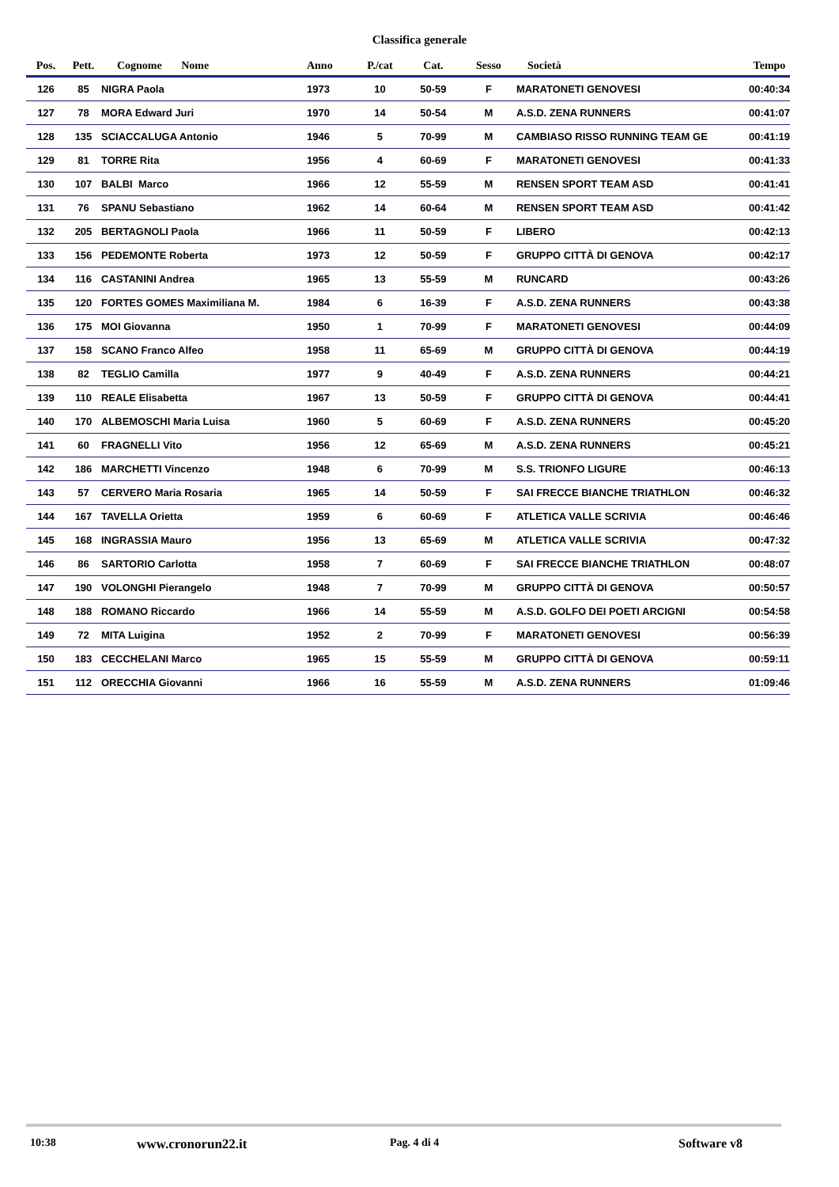Classifica generale
| Pos. | Pett. | Cognome Nome | Anno | P./cat | Cat. | Sesso | Società | Tempo |
| --- | --- | --- | --- | --- | --- | --- | --- | --- |
| 126 | 85 | NIGRA Paola | 1973 | 10 | 50-59 | F | MARATONETI GENOVESI | 00:40:34 |
| 127 | 78 | MORA Edward Juri | 1970 | 14 | 50-54 | M | A.S.D. ZENA RUNNERS | 00:41:07 |
| 128 | 135 | SCIACCALUGA Antonio | 1946 | 5 | 70-99 | M | CAMBIASO RISSO RUNNING TEAM GE | 00:41:19 |
| 129 | 81 | TORRE Rita | 1956 | 4 | 60-69 | F | MARATONETI GENOVESI | 00:41:33 |
| 130 | 107 | BALBI Marco | 1966 | 12 | 55-59 | M | RENSEN SPORT TEAM ASD | 00:41:41 |
| 131 | 76 | SPANU Sebastiano | 1962 | 14 | 60-64 | M | RENSEN SPORT TEAM ASD | 00:41:42 |
| 132 | 205 | BERTAGNOLI Paola | 1966 | 11 | 50-59 | F | LIBERO | 00:42:13 |
| 133 | 156 | PEDEMONTE Roberta | 1973 | 12 | 50-59 | F | GRUPPO CITTÀ DI GENOVA | 00:42:17 |
| 134 | 116 | CASTANINI Andrea | 1965 | 13 | 55-59 | M | RUNCARD | 00:43:26 |
| 135 | 120 | FORTES GOMES Maximiliana M. | 1984 | 6 | 16-39 | F | A.S.D. ZENA RUNNERS | 00:43:38 |
| 136 | 175 | MOI Giovanna | 1950 | 1 | 70-99 | F | MARATONETI GENOVESI | 00:44:09 |
| 137 | 158 | SCANO Franco Alfeo | 1958 | 11 | 65-69 | M | GRUPPO CITTÀ DI GENOVA | 00:44:19 |
| 138 | 82 | TEGLIO Camilla | 1977 | 9 | 40-49 | F | A.S.D. ZENA RUNNERS | 00:44:21 |
| 139 | 110 | REALE Elisabetta | 1967 | 13 | 50-59 | F | GRUPPO CITTÀ DI GENOVA | 00:44:41 |
| 140 | 170 | ALBEMOSCHI Maria Luisa | 1960 | 5 | 60-69 | F | A.S.D. ZENA RUNNERS | 00:45:20 |
| 141 | 60 | FRAGNELLI Vito | 1956 | 12 | 65-69 | M | A.S.D. ZENA RUNNERS | 00:45:21 |
| 142 | 186 | MARCHETTI Vincenzo | 1948 | 6 | 70-99 | M | S.S. TRIONFO LIGURE | 00:46:13 |
| 143 | 57 | CERVERO Maria Rosaria | 1965 | 14 | 50-59 | F | SAI FRECCE BIANCHE TRIATHLON | 00:46:32 |
| 144 | 167 | TAVELLA Orietta | 1959 | 6 | 60-69 | F | ATLETICA VALLE SCRIVIA | 00:46:46 |
| 145 | 168 | INGRASSIA Mauro | 1956 | 13 | 65-69 | M | ATLETICA VALLE SCRIVIA | 00:47:32 |
| 146 | 86 | SARTORIO Carlotta | 1958 | 7 | 60-69 | F | SAI FRECCE BIANCHE TRIATHLON | 00:48:07 |
| 147 | 190 | VOLONGHI Pierangelo | 1948 | 7 | 70-99 | M | GRUPPO CITTÀ DI GENOVA | 00:50:57 |
| 148 | 188 | ROMANO Riccardo | 1966 | 14 | 55-59 | M | A.S.D. GOLFO DEI POETI ARCIGNI | 00:54:58 |
| 149 | 72 | MITA Luigina | 1952 | 2 | 70-99 | F | MARATONETI GENOVESI | 00:56:39 |
| 150 | 183 | CECCHELANI Marco | 1965 | 15 | 55-59 | M | GRUPPO CITTÀ DI GENOVA | 00:59:11 |
| 151 | 112 | ORECCHIA Giovanni | 1966 | 16 | 55-59 | M | A.S.D. ZENA RUNNERS | 01:09:46 |
10:38 www.cronorun22.it Pag. 4 di 4 Software v8